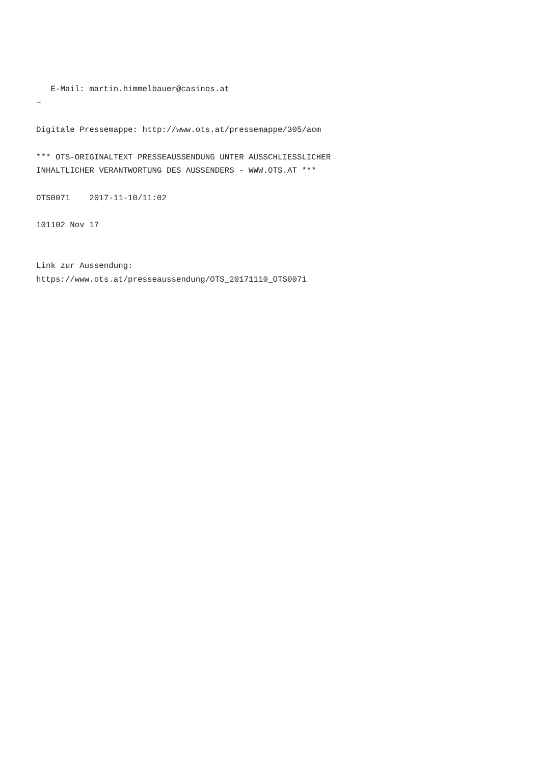E-Mail: martin.himmelbauer@casinos.at
~

Digitale Pressemappe: http://www.ots.at/pressemappe/305/aom

*** OTS-ORIGINALTEXT PRESSEAUSSENDUNG UNTER AUSSCHLIESSLICHER
INHALTLICHER VERANTWORTUNG DES AUSSENDERS - WWW.OTS.AT ***

OTS0071    2017-11-10/11:02

101102 Nov 17


Link zur Aussendung:
https://www.ots.at/presseaussendung/OTS_20171110_OTS0071